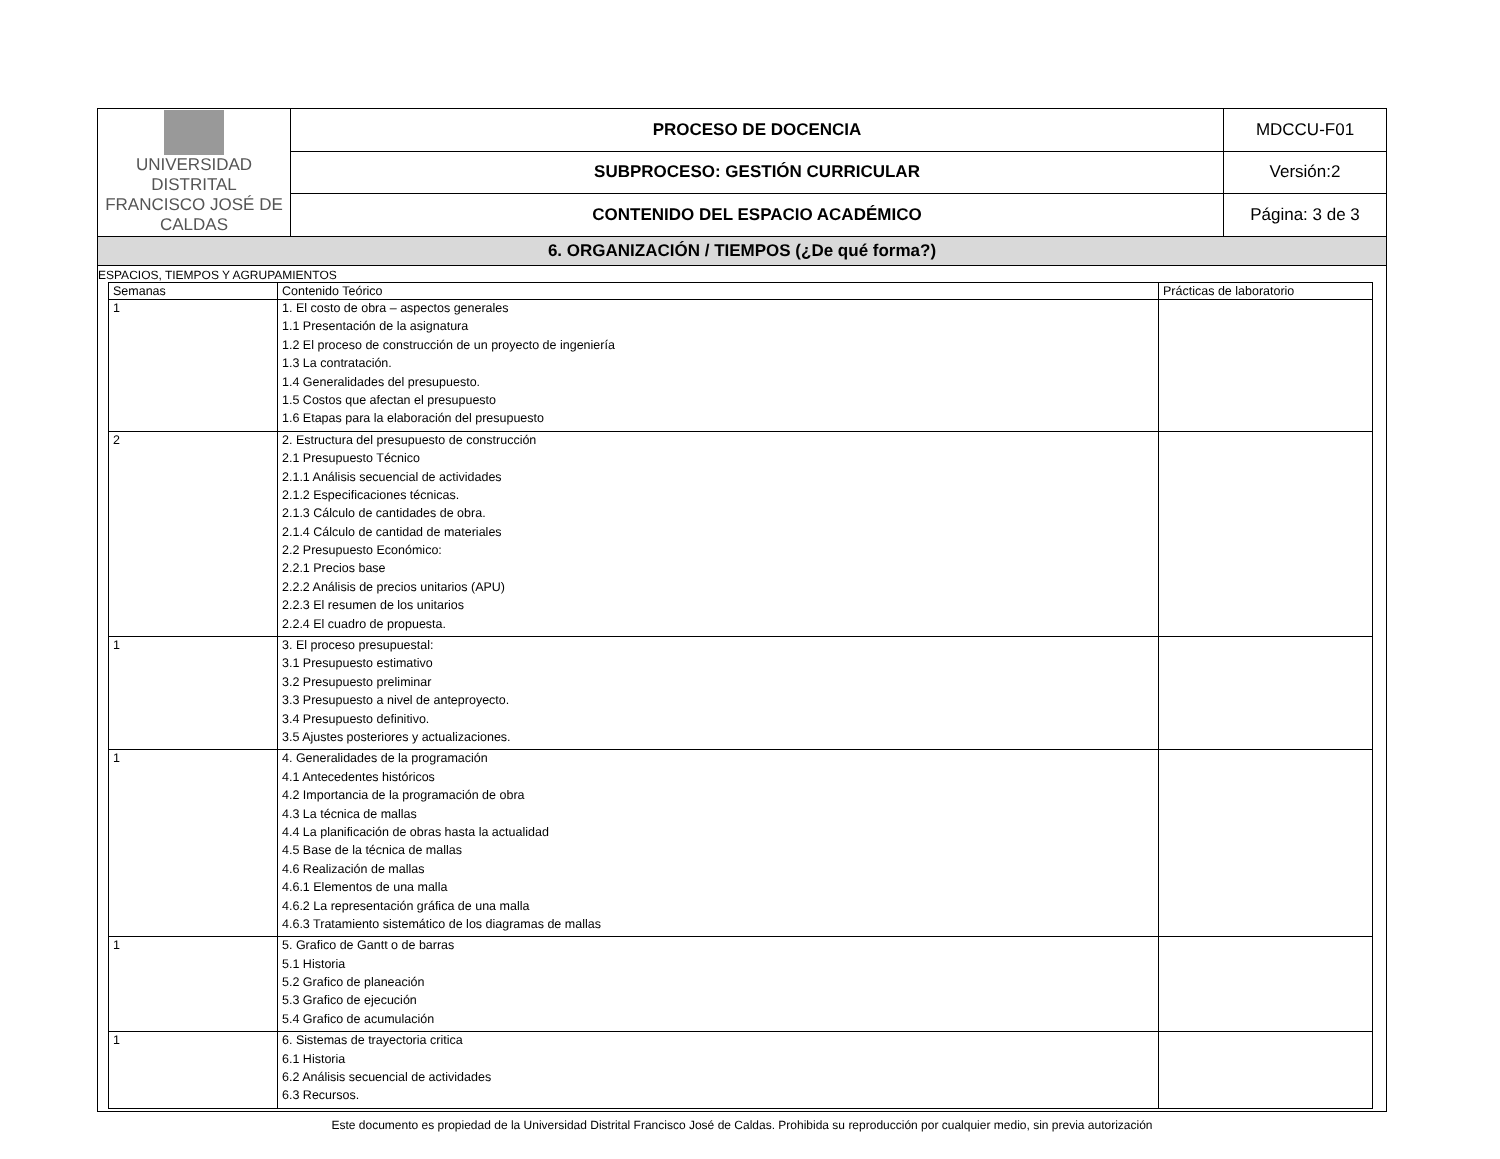| UNIVERSIDAD DISTRITAL FRANCISCO JOSÉ DE CALDAS | PROCESO DE DOCENCIA | MDCCU-F01 |
| | SUBPROCESO: GESTIÓN CURRICULAR | Versión:2 |
| | CONTENIDO DEL ESPACIO ACADÉMICO | Página: 3 de 3 |
| 6. ORGANIZACIÓN / TIEMPOS (¿De qué forma?) | | |
ESPACIOS, TIEMPOS Y AGRUPAMIENTOS
| Semanas | Contenido Teórico | Prácticas de laboratorio |
| --- | --- | --- |
| 1 | 1. El costo de obra – aspectos generales 1.1 Presentación de la asignatura 1.2 El proceso de construcción de un proyecto de ingeniería 1.3 La contratación. 1.4 Generalidades del presupuesto. 1.5 Costos que afectan el presupuesto 1.6 Etapas para la elaboración del presupuesto | |
| 2 | 2. Estructura del presupuesto de construcción 2.1 Presupuesto Técnico 2.1.1 Análisis secuencial de actividades 2.1.2 Especificaciones técnicas. 2.1.3 Cálculo de cantidades de obra. 2.1.4 Cálculo de cantidad de materiales 2.2 Presupuesto Económico: 2.2.1 Precios base 2.2.2 Análisis de precios unitarios (APU) 2.2.3 El resumen de los unitarios 2.2.4 El cuadro de propuesta. | |
| 1 | 3. El proceso presupuestal: 3.1 Presupuesto estimativo 3.2 Presupuesto preliminar 3.3 Presupuesto a nivel de anteproyecto. 3.4 Presupuesto definitivo. 3.5 Ajustes posteriores y actualizaciones. | |
| 1 | 4. Generalidades de la programación 4.1 Antecedentes históricos 4.2 Importancia de la programación de obra 4.3 La técnica de mallas 4.4 La planificación de obras hasta la actualidad 4.5 Base de la técnica de mallas 4.6 Realización de mallas 4.6.1 Elementos de una malla 4.6.2 La representación gráfica de una malla 4.6.3 Tratamiento sistemático de los diagramas de mallas | |
| 1 | 5. Grafico de Gantt o de barras 5.1 Historia 5.2 Grafico de planeación 5.3 Grafico de ejecución 5.4 Grafico de acumulación | |
| 1 | 6. Sistemas de trayectoria critica 6.1 Historia 6.2 Análisis secuencial de actividades 6.3 Recursos. | |
Este documento es propiedad de la Universidad Distrital Francisco José de Caldas. Prohibida su reproducción por cualquier medio, sin previa autorización